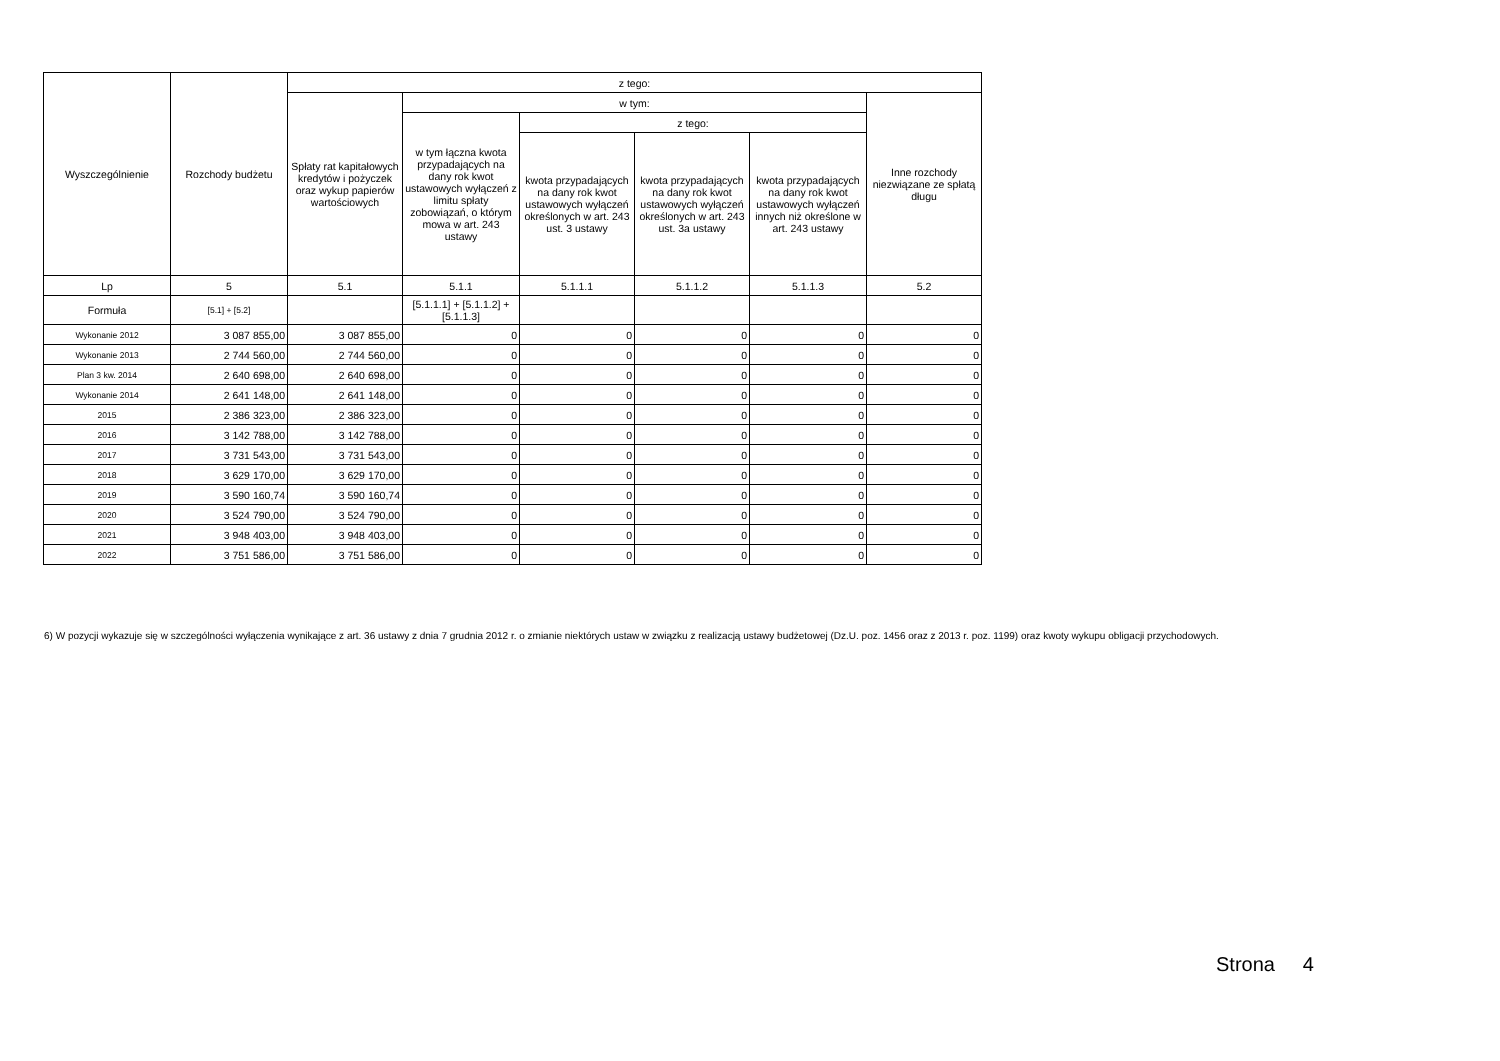| Wyszczególnienie | Rozchody budżetu | z tego: | | | | | |
| --- | --- | --- | --- | --- | --- | --- | --- |
| | | Spłaty rat kapitałowych kredytów i pożyczek oraz wykup papierów wartościowych | w tym: | | | | Inne rozchody niezwiązane ze spłatą długu |
| | | | w tym łączna kwota przypadających na dany rok kwot ustawowych wyłączeń z limitu spłaty zobowiązań, o którym mowa w art. 243 ustawy | z tego: | | | |
| | | | | kwota przypadających na dany rok kwot ustawowych wyłączeń określonych w art. 243 ust. 3 ustawy | kwota przypadających na dany rok kwot ustawowych wyłączeń określonych w art. 243 ust. 3a ustawy | kwota przypadających na dany rok kwot ustawowych wyłączeń innych niż określone w art. 243 ustawy | |
| Lp | 5 | 5.1 | 5.1.1 | 5.1.1.1 | 5.1.1.2 | 5.1.1.3 | 5.2 |
| Formuła | [5.1] + [5.2] | | [5.1.1.1] + [5.1.1.2] + [5.1.1.3] | | | | |
| Wykonanie 2012 | 3 087 855,00 | 3 087 855,00 | 0 | 0 | 0 | 0 | 0 |
| Wykonanie 2013 | 2 744 560,00 | 2 744 560,00 | 0 | 0 | 0 | 0 | 0 |
| Plan 3 kw. 2014 | 2 640 698,00 | 2 640 698,00 | 0 | 0 | 0 | 0 | 0 |
| Wykonanie 2014 | 2 641 148,00 | 2 641 148,00 | 0 | 0 | 0 | 0 | 0 |
| 2015 | 2 386 323,00 | 2 386 323,00 | 0 | 0 | 0 | 0 | 0 |
| 2016 | 3 142 788,00 | 3 142 788,00 | 0 | 0 | 0 | 0 | 0 |
| 2017 | 3 731 543,00 | 3 731 543,00 | 0 | 0 | 0 | 0 | 0 |
| 2018 | 3 629 170,00 | 3 629 170,00 | 0 | 0 | 0 | 0 | 0 |
| 2019 | 3 590 160,74 | 3 590 160,74 | 0 | 0 | 0 | 0 | 0 |
| 2020 | 3 524 790,00 | 3 524 790,00 | 0 | 0 | 0 | 0 | 0 |
| 2021 | 3 948 403,00 | 3 948 403,00 | 0 | 0 | 0 | 0 | 0 |
| 2022 | 3 751 586,00 | 3 751 586,00 | 0 | 0 | 0 | 0 | 0 |
6) W pozycji wykazuje się w szczególności wyłączenia wynikające z art. 36 ustawy z dnia 7 grudnia 2012 r. o zmianie niektórych ustaw w związku z realizacją ustawy budżetowej (Dz.U. poz. 1456 oraz z 2013 r. poz. 1199) oraz kwoty wykupu obligacji przychodowych.
Strona 4